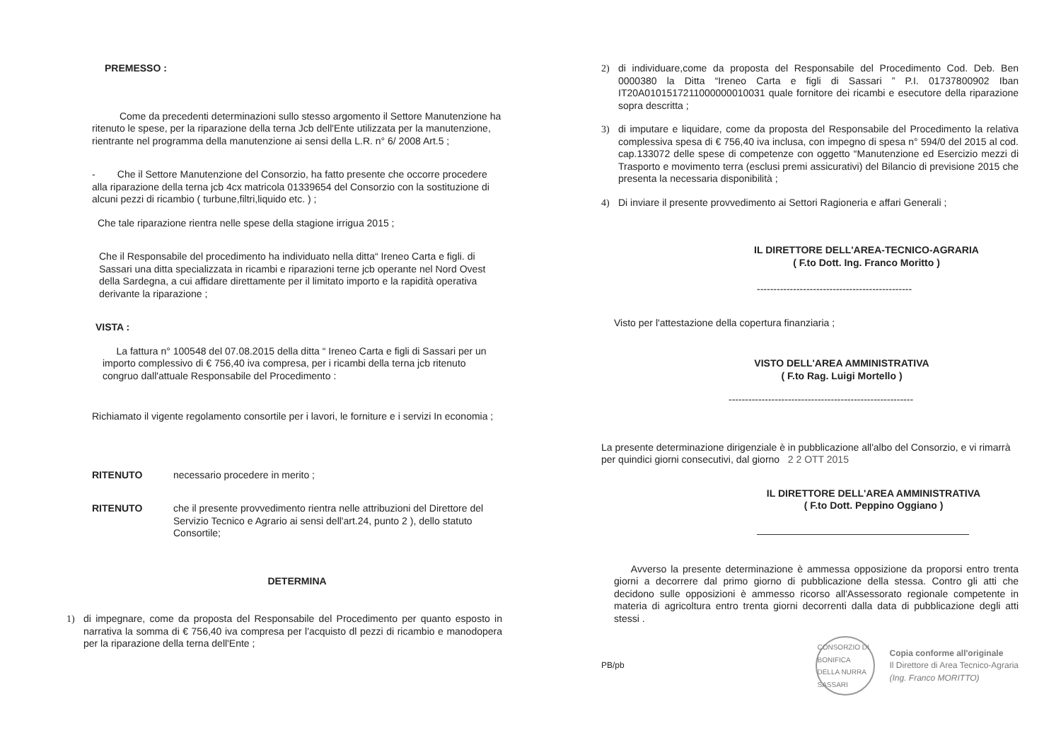PREMESSO :
Come da precedenti determinazioni sullo stesso argomento il Settore Manutenzione ha ritenuto le spese, per la riparazione della terna Jcb dell'Ente utilizzata per la manutenzione, rientrante nel programma della manutenzione ai sensi della L.R. n° 6/ 2008 Art.5 ;
- Che il Settore Manutenzione del Consorzio, ha fatto presente che occorre procedere alla riparazione della terna jcb 4cx matricola 01339654 del Consorzio con la sostituzione di alcuni pezzi di ricambio ( turbune,filtri,liquido etc. ) ;
Che tale riparazione rientra nelle spese della stagione irrigua 2015 ;
Che il Responsabile del procedimento ha individuato nella ditta“ Ireneo Carta e figli. di Sassari una ditta specializzata in ricambi e riparazioni terne jcb operante nel Nord Ovest della Sardegna, a cui affidare direttamente per il limitato importo e la rapidità operativa derivante la riparazione ;
VISTA :
La fattura n° 100548 del 07.08.2015 della ditta “ Ireneo Carta e figli di Sassari per un importo complessivo di € 756,40 iva compresa, per i ricambi della terna jcb ritenuto congruo dall'attuale Responsabile del Procedimento :
Richiamato il vigente regolamento consortile per i lavori, le forniture e i servizi In economia ;
RITENUTO necessario procedere in merito ;
RITENUTO che il presente provvedimento rientra nelle attribuzioni del Direttore del Servizio Tecnico e Agrario ai sensi dell'art.24, punto 2 ), dello statuto Consortile;
DETERMINA
1) di impegnare, come da proposta del Responsabile del Procedimento per quanto esposto in narrativa la somma di € 756,40 iva compresa per l'acquisto dl pezzi di ricambio e manodopera per la riparazione della terna dell'Ente ;
2) di individuare,come da proposta del Responsabile del Procedimento Cod. Deb. Ben 0000380 la Ditta “Ireneo Carta e figli di Sassari ” P.I. 01737800902 Iban IT20A0101517211000000010031 quale fornitore dei ricambi e esecutore della riparazione sopra descritta ;
3) di imputare e liquidare, come da proposta del Responsabile del Procedimento la relativa complessiva spesa di € 756,40 iva inclusa, con impegno di spesa n° 594/0 del 2015 al cod. cap.133072 delle spese di competenze con oggetto “Manutenzione ed Esercizio mezzi di Trasporto e movimento terra (esclusi premi assicurativi) del Bilancio di previsione 2015 che presenta la necessaria disponibilità ;
4) Di inviare il presente provvedimento ai Settori Ragioneria e affari Generali ;
IL DIRETTORE DELL'AREA-TECNICO-AGRARIA
( F.to Dott. Ing. Franco Moritto )
-----------------------------------------------
Visto per l'attestazione della copertura finanziaria ;
VISTO DELL'AREA AMMINISTRATIVA
( F.to Rag. Luigi Mortello )
--------------------------------------------------------
La presente determinazione dirigenziale è in pubblicazione all'albo del Consorzio, e vi rimarrà per quindici giorni consecutivi, dal giorno 2 2 OTT 2015
IL DIRETTORE DELL'AREA AMMINISTRATIVA
( F.to Dott. Peppino Oggiano )
Avverso la presente determinazione è ammessa opposizione da proporsi entro trenta giorni a decorrere dal primo giorno di pubblicazione della stessa. Contro gli atti che decidono sulle opposizioni è ammesso ricorso all'Assessorato regionale competente in materia di agricoltura entro trenta giorni decorrenti dalla data di pubblicazione degli atti stessi .
PB/pb
CONSORZIO DI BONIFICA DELLA NURRA SASSARI
Copia conforme all'originale
Il Direttore di Area Tecnico-Agraria
(Ing. Franco MORITTO)